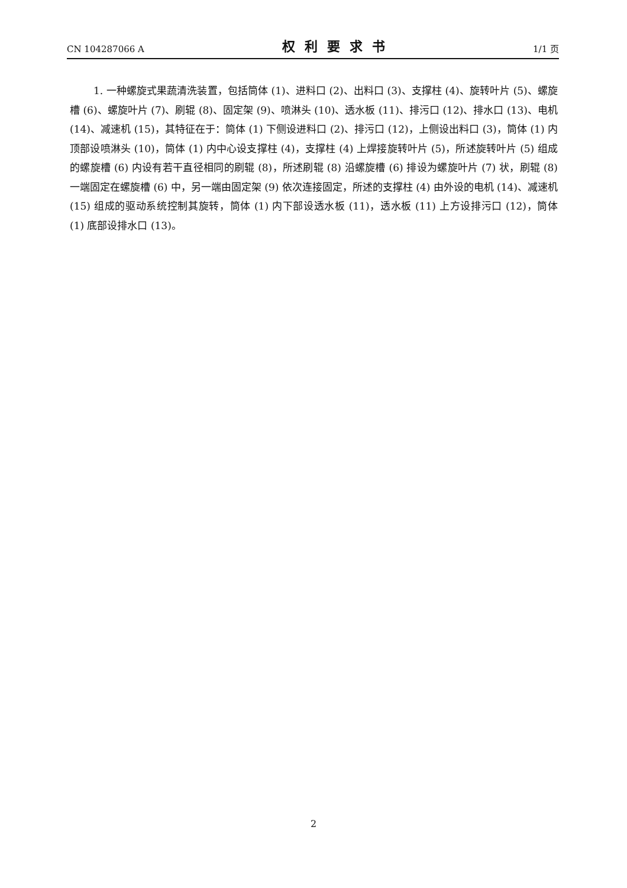CN 104287066 A 权利要求书 1/1 页
1. 一种螺旋式果蔬清洗装置，包括筒体 (1)、进料口 (2)、出料口 (3)、支撑柱 (4)、旋转叶片 (5)、螺旋槽 (6)、螺旋叶片 (7)、刷辊 (8)、固定架 (9)、喷淋头 (10)、透水板 (11)、排污口 (12)、排水口 (13)、电机 (14)、减速机 (15)，其特征在于：筒体 (1) 下侧设进料口 (2)、排污口 (12)，上侧设出料口 (3)，筒体 (1) 内顶部设喷淋头 (10)，筒体 (1) 内中心设支撑柱 (4)，支撑柱 (4) 上焊接旋转叶片 (5)，所述旋转叶片 (5) 组成的螺旋槽 (6) 内设有若干直径相同的刷辊 (8)，所述刷辊 (8) 沿螺旋槽 (6) 排设为螺旋叶片 (7) 状，刷辊 (8) 一端固定在螺旋槽 (6) 中，另一端由固定架 (9) 依次连接固定，所述的支撑柱 (4) 由外设的电机 (14)、减速机 (15) 组成的驱动系统控制其旋转，筒体 (1) 内下部设透水板 (11)，透水板 (11) 上方设排污口 (12)，筒体 (1) 底部设排水口 (13)。
2